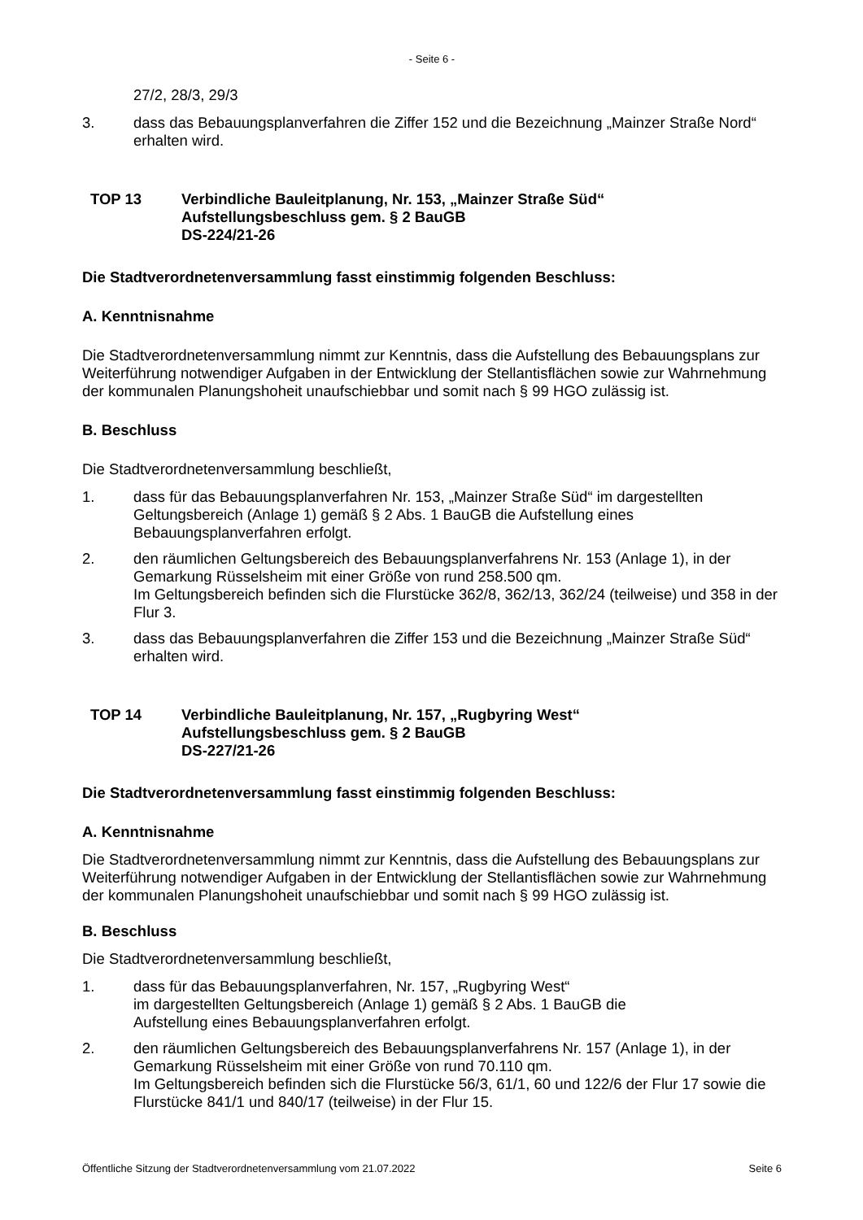- Seite 6 -
27/2, 28/3, 29/3
3. dass das Bebauungsplanverfahren die Ziffer 152 und die Bezeichnung „Mainzer Straße Nord“ erhalten wird.
TOP 13 Verbindliche Bauleitplanung, Nr. 153, „Mainzer Straße Süd“
Aufstellungsbeschluss gem. § 2 BauGB
DS-224/21-26
Die Stadtverordnetenversammlung fasst einstimmig folgenden Beschluss:
A. Kenntnisnahme
Die Stadtverordnetenversammlung nimmt zur Kenntnis, dass die Aufstellung des Bebauungsplans zur Weiterführung notwendiger Aufgaben in der Entwicklung der Stellantisflächen sowie zur Wahrnehmung der kommunalen Planungshoheit unaufschiebbar und somit nach § 99 HGO zulässig ist.
B. Beschluss
Die Stadtverordnetenversammlung beschließt,
1. dass für das Bebauungsplanverfahren Nr. 153, „Mainzer Straße Süd“ im dargestellten Geltungsbereich (Anlage 1) gemäß § 2 Abs. 1 BauGB die Aufstellung eines Bebauungsplanverfahren erfolgt.
2. den räumlichen Geltungsbereich des Bebauungsplanverfahrens Nr. 153 (Anlage 1), in der Gemarkung Rüsselsheim mit einer Größe von rund 258.500 qm.
Im Geltungsbereich befinden sich die Flurstücke 362/8, 362/13, 362/24 (teilweise) und 358 in der Flur 3.
3. dass das Bebauungsplanverfahren die Ziffer 153 und die Bezeichnung „Mainzer Straße Süd“ erhalten wird.
TOP 14 Verbindliche Bauleitplanung, Nr. 157, „Rugbyring West“
Aufstellungsbeschluss gem. § 2 BauGB
DS-227/21-26
Die Stadtverordnetenversammlung fasst einstimmig folgenden Beschluss:
A. Kenntnisnahme
Die Stadtverordnetenversammlung nimmt zur Kenntnis, dass die Aufstellung des Bebauungsplans zur Weiterführung notwendiger Aufgaben in der Entwicklung der Stellantisflächen sowie zur Wahrnehmung der kommunalen Planungshoheit unaufschiebbar und somit nach § 99 HGO zulässig ist.
B. Beschluss
Die Stadtverordnetenversammlung beschließt,
1. dass für das Bebauungsplanverfahren, Nr. 157, „Rugbyring West“
im dargestellten Geltungsbereich (Anlage 1) gemäß § 2 Abs. 1 BauGB die
Aufstellung eines Bebauungsplanverfahren erfolgt.
2. den räumlichen Geltungsbereich des Bebauungsplanverfahrens Nr. 157 (Anlage 1), in der Gemarkung Rüsselsheim mit einer Größe von rund 70.110 qm.
Im Geltungsbereich befinden sich die Flurstücke 56/3, 61/1, 60 und 122/6 der Flur 17 sowie die Flurstücke 841/1 und 840/17 (teilweise) in der Flur 15.
Öffentliche Sitzung der Stadtverordnetenversammlung vom 21.07.2022 Seite 6